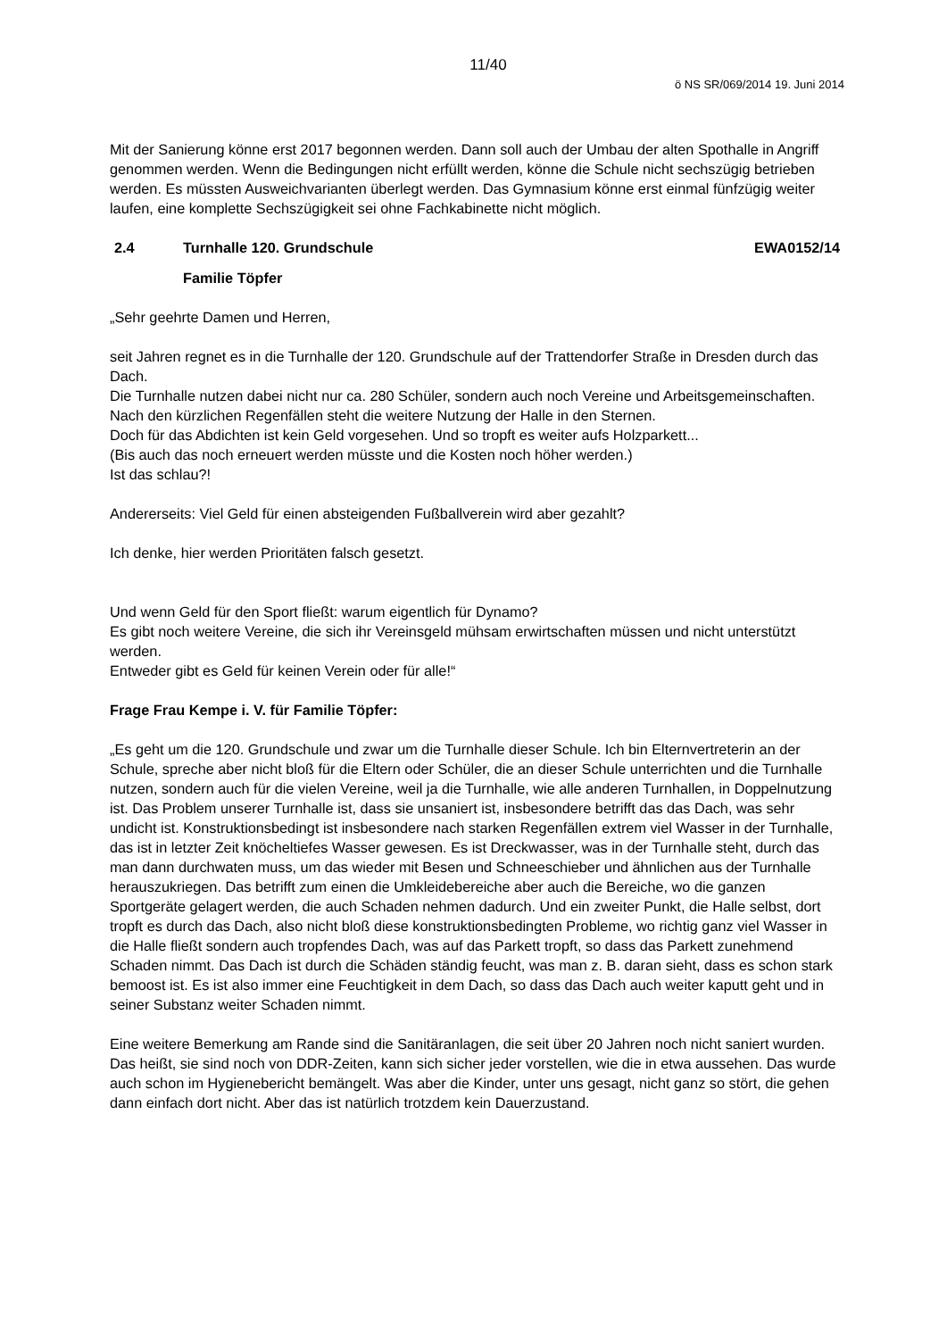11/40
ö NS SR/069/2014 19. Juni 2014
Mit der Sanierung könne erst 2017 begonnen werden. Dann soll auch der Umbau der alten Spothalle in Angriff genommen werden. Wenn die Bedingungen nicht erfüllt werden, könne die Schule nicht sechszügig betrieben werden. Es müssten Ausweichvarianten überlegt werden. Das Gymnasium könne erst einmal fünfzügig weiter laufen, eine komplette Sechszügigkeit sei ohne Fachkabinette nicht möglich.
2.4 Turnhalle 120. Grundschule EWA0152/14
Familie Töpfer
„Sehr geehrte Damen und Herren,
seit Jahren regnet es in die Turnhalle der 120. Grundschule auf der Trattendorfer Straße in Dresden durch das Dach.
Die Turnhalle nutzen dabei nicht nur ca. 280 Schüler, sondern auch noch Vereine und Arbeitsgemeinschaften.
Nach den kürzlichen Regenfällen steht die weitere Nutzung der Halle in den Sternen.
Doch für das Abdichten ist kein Geld vorgesehen. Und so tropft es weiter aufs Holzparkett...
(Bis auch das noch erneuert werden müsste und die Kosten noch höher werden.)
Ist das schlau?!
Andererseits: Viel Geld für einen absteigenden Fußballverein wird aber gezahlt?
Ich denke, hier werden Prioritäten falsch gesetzt.
Und wenn Geld für den Sport fließt: warum eigentlich für Dynamo?
Es gibt noch weitere Vereine, die sich ihr Vereinsgeld mühsam erwirtschaften müssen und nicht unterstützt werden.
Entweder gibt es Geld für keinen Verein oder für alle!“
Frage Frau Kempe i. V. für Familie Töpfer:
„Es geht um die 120. Grundschule und zwar um die Turnhalle dieser Schule. Ich bin Elternvertreterin an der Schule, spreche aber nicht bloß für die Eltern oder Schüler, die an dieser Schule unterrichten und die Turnhalle nutzen, sondern auch für die vielen Vereine, weil ja die Turnhalle, wie alle anderen Turnhallen, in Doppelnutzung ist. Das Problem unserer Turnhalle ist, dass sie unsaniert ist, insbesondere betrifft das das Dach, was sehr undicht ist. Konstruktionsbedingt ist insbesondere nach starken Regenfällen extrem viel Wasser in der Turnhalle, das ist in letzter Zeit knöcheltiefes Wasser gewesen. Es ist Dreckwasser, was in der Turnhalle steht, durch das man dann durchwaten muss, um das wieder mit Besen und Schneeschieber und ähnlichen aus der Turnhalle herauszukriegen. Das betrifft zum einen die Umkleidebereiche aber auch die Bereiche, wo die ganzen Sportgeräte gelagert werden, die auch Schaden nehmen dadurch. Und ein zweiter Punkt, die Halle selbst, dort tropft es durch das Dach, also nicht bloß diese konstruktionsbedingten Probleme, wo richtig ganz viel Wasser in die Halle fließt sondern auch tropfendes Dach, was auf das Parkett tropft, so dass das Parkett zunehmend Schaden nimmt. Das Dach ist durch die Schäden ständig feucht, was man z. B. daran sieht, dass es schon stark bemoost ist. Es ist also immer eine Feuchtigkeit in dem Dach, so dass das Dach auch weiter kaputt geht und in seiner Substanz weiter Schaden nimmt.
Eine weitere Bemerkung am Rande sind die Sanitäranlagen, die seit über 20 Jahren noch nicht saniert wurden. Das heißt, sie sind noch von DDR-Zeiten, kann sich sicher jeder vorstellen, wie die in etwa aussehen. Das wurde auch schon im Hygienebericht bemängelt. Was aber die Kinder, unter uns gesagt, nicht ganz so stört, die gehen dann einfach dort nicht. Aber das ist natürlich trotzdem kein Dauerzustand.